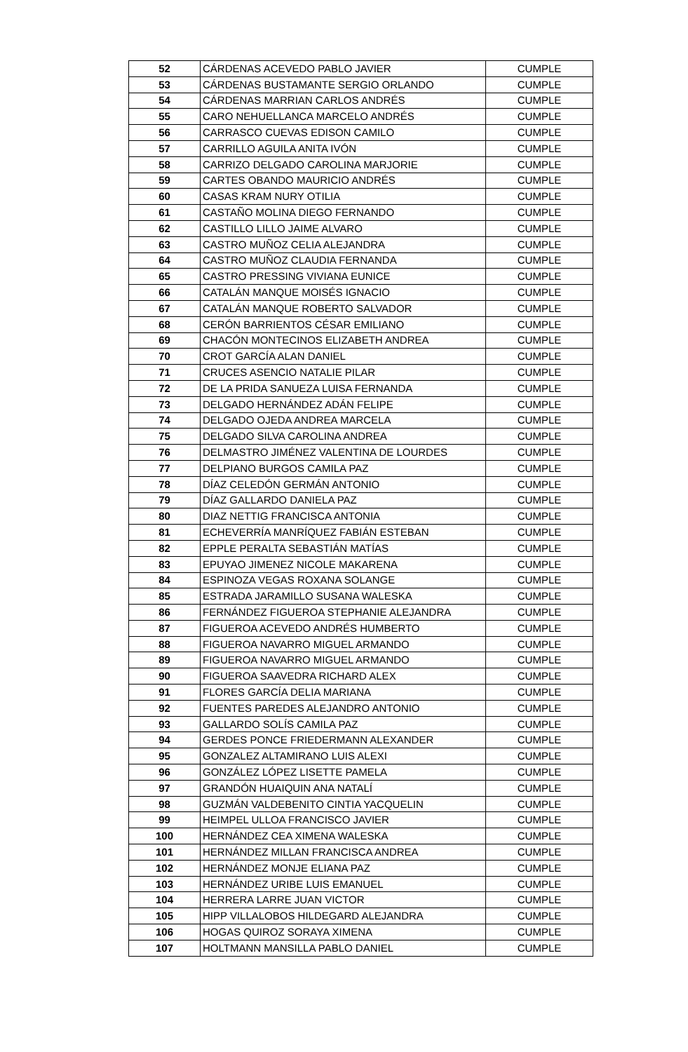| 52 | CÁRDENAS ACEVEDO PABLO JAVIER | CUMPLE |
| 53 | CÁRDENAS BUSTAMANTE SERGIO ORLANDO | CUMPLE |
| 54 | CÁRDENAS MARRIAN CARLOS ANDRÉS | CUMPLE |
| 55 | CARO NEHUELLANCA MARCELO ANDRÉS | CUMPLE |
| 56 | CARRASCO CUEVAS EDISON CAMILO | CUMPLE |
| 57 | CARRILLO AGUILA ANITA IVÓN | CUMPLE |
| 58 | CARRIZO DELGADO CAROLINA MARJORIE | CUMPLE |
| 59 | CARTES OBANDO MAURICIO ANDRÉS | CUMPLE |
| 60 | CASAS KRAM NURY OTILIA | CUMPLE |
| 61 | CASTAÑO MOLINA DIEGO FERNANDO | CUMPLE |
| 62 | CASTILLO LILLO JAIME ALVARO | CUMPLE |
| 63 | CASTRO MUÑOZ CELIA ALEJANDRA | CUMPLE |
| 64 | CASTRO MUÑOZ CLAUDIA FERNANDA | CUMPLE |
| 65 | CASTRO PRESSING VIVIANA EUNICE | CUMPLE |
| 66 | CATALÁN MANQUE MOISÉS IGNACIO | CUMPLE |
| 67 | CATALÁN MANQUE ROBERTO SALVADOR | CUMPLE |
| 68 | CERÓN BARRIENTOS CÉSAR EMILIANO | CUMPLE |
| 69 | CHACÓN MONTECINOS ELIZABETH ANDREA | CUMPLE |
| 70 | CROT GARCÍA ALAN DANIEL | CUMPLE |
| 71 | CRUCES ASENCIO NATALIE PILAR | CUMPLE |
| 72 | DE LA PRIDA SANUEZA LUISA FERNANDA | CUMPLE |
| 73 | DELGADO HERNÁNDEZ ADÁN FELIPE | CUMPLE |
| 74 | DELGADO OJEDA ANDREA MARCELA | CUMPLE |
| 75 | DELGADO SILVA CAROLINA ANDREA | CUMPLE |
| 76 | DELMASTRO JIMÉNEZ VALENTINA DE LOURDES | CUMPLE |
| 77 | DELPIANO BURGOS CAMILA PAZ | CUMPLE |
| 78 | DÍAZ CELEDÓN GERMÁN ANTONIO | CUMPLE |
| 79 | DÍAZ GALLARDO DANIELA PAZ | CUMPLE |
| 80 | DIAZ NETTIG FRANCISCA ANTONIA | CUMPLE |
| 81 | ECHEVERRÍA MANRÍQUEZ FABIÁN ESTEBAN | CUMPLE |
| 82 | EPPLE PERALTA SEBASTIÁN MATÍAS | CUMPLE |
| 83 | EPUYAO JIMENEZ NICOLE MAKARENA | CUMPLE |
| 84 | ESPINOZA VEGAS ROXANA SOLANGE | CUMPLE |
| 85 | ESTRADA JARAMILLO SUSANA WALESKA | CUMPLE |
| 86 | FERNÁNDEZ FIGUEROA STEPHANIE ALEJANDRA | CUMPLE |
| 87 | FIGUEROA ACEVEDO ANDRÉS HUMBERTO | CUMPLE |
| 88 | FIGUEROA NAVARRO MIGUEL ARMANDO | CUMPLE |
| 89 | FIGUEROA NAVARRO MIGUEL ARMANDO | CUMPLE |
| 90 | FIGUEROA SAAVEDRA RICHARD ALEX | CUMPLE |
| 91 | FLORES GARCÍA DELIA MARIANA | CUMPLE |
| 92 | FUENTES PAREDES ALEJANDRO ANTONIO | CUMPLE |
| 93 | GALLARDO SOLÍS CAMILA PAZ | CUMPLE |
| 94 | GERDES PONCE FRIEDERMANN ALEXANDER | CUMPLE |
| 95 | GONZALEZ ALTAMIRANO LUIS ALEXI | CUMPLE |
| 96 | GONZÁLEZ LÓPEZ LISETTE PAMELA | CUMPLE |
| 97 | GRANDÓN HUAIQUIN ANA NATALÍ | CUMPLE |
| 98 | GUZMÁN VALDEBENITO CINTIA YACQUELIN | CUMPLE |
| 99 | HEIMPEL ULLOA FRANCISCO JAVIER | CUMPLE |
| 100 | HERNÁNDEZ CEA XIMENA WALESKA | CUMPLE |
| 101 | HERNÁNDEZ MILLAN FRANCISCA ANDREA | CUMPLE |
| 102 | HERNÁNDEZ MONJE ELIANA PAZ | CUMPLE |
| 103 | HERNÁNDEZ URIBE LUIS EMANUEL | CUMPLE |
| 104 | HERRERA LARRE JUAN VICTOR | CUMPLE |
| 105 | HIPP VILLALOBOS HILDEGARD ALEJANDRA | CUMPLE |
| 106 | HOGAS QUIROZ SORAYA XIMENA | CUMPLE |
| 107 | HOLTMANN MANSILLA PABLO DANIEL | CUMPLE |